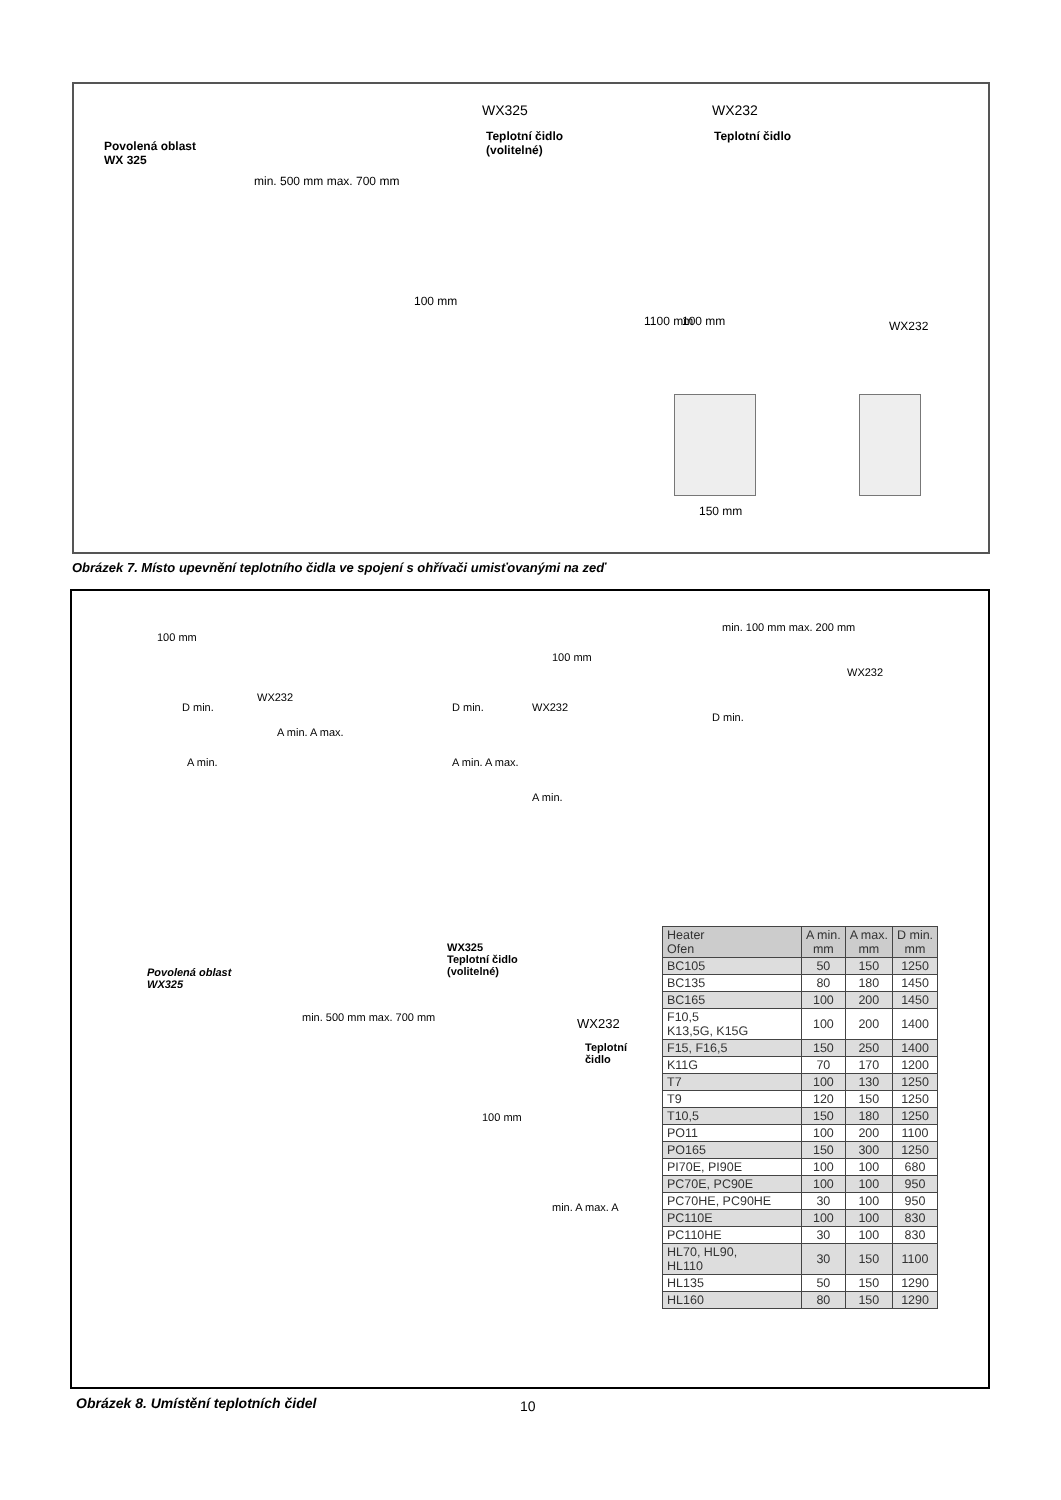Povolená oblast
WX 325
WX325
Teplotní čidlo
(volitelné)
WX232
Teplotní čidlo
min. 500 mm max. 700 mm
100 mm
1100 mm 100 mm WX232
150 mm
Obrázek 7. Místo upevnění teplotního čidla ve spojení s ohřívači umisťovanými na zeď
WX232
100 mm
D min.
A min.
A min. A max.
WX232
D min.
100 mm
A min. A max.
A min.
min. 100 mm max. 200 mm
WX232
D min.
Povolená oblast
WX325
WX325
Teplotní čidlo
(volitelné)
WX232
Teplotní
čidlo
min. 500 mm max. 700 mm
100 mm
min. A max. A
| Heater Ofen | A min. mm | A max. mm | D min. mm |
| --- | --- | --- | --- |
| BC105 | 50 | 150 | 1250 |
| BC135 | 80 | 180 | 1450 |
| BC165 | 100 | 200 | 1450 |
| F10,5 K13,5G, K15G | 100 | 200 | 1400 |
| F15, F16,5 | 150 | 250 | 1400 |
| K11G | 70 | 170 | 1200 |
| T7 | 100 | 130 | 1250 |
| T9 | 120 | 150 | 1250 |
| T10,5 | 150 | 180 | 1250 |
| PO11 | 100 | 200 | 1100 |
| PO165 | 150 | 300 | 1250 |
| PI70E, PI90E | 100 | 100 | 680 |
| PC70E, PC90E | 100 | 100 | 950 |
| PC70HE, PC90HE | 30 | 100 | 950 |
| PC110E | 100 | 100 | 830 |
| PC110HE | 30 | 100 | 830 |
| HL70, HL90, HL110 | 30 | 150 | 1100 |
| HL135 | 50 | 150 | 1290 |
| HL160 | 80 | 150 | 1290 |
Obrázek 8. Umístění teplotních čidel
10